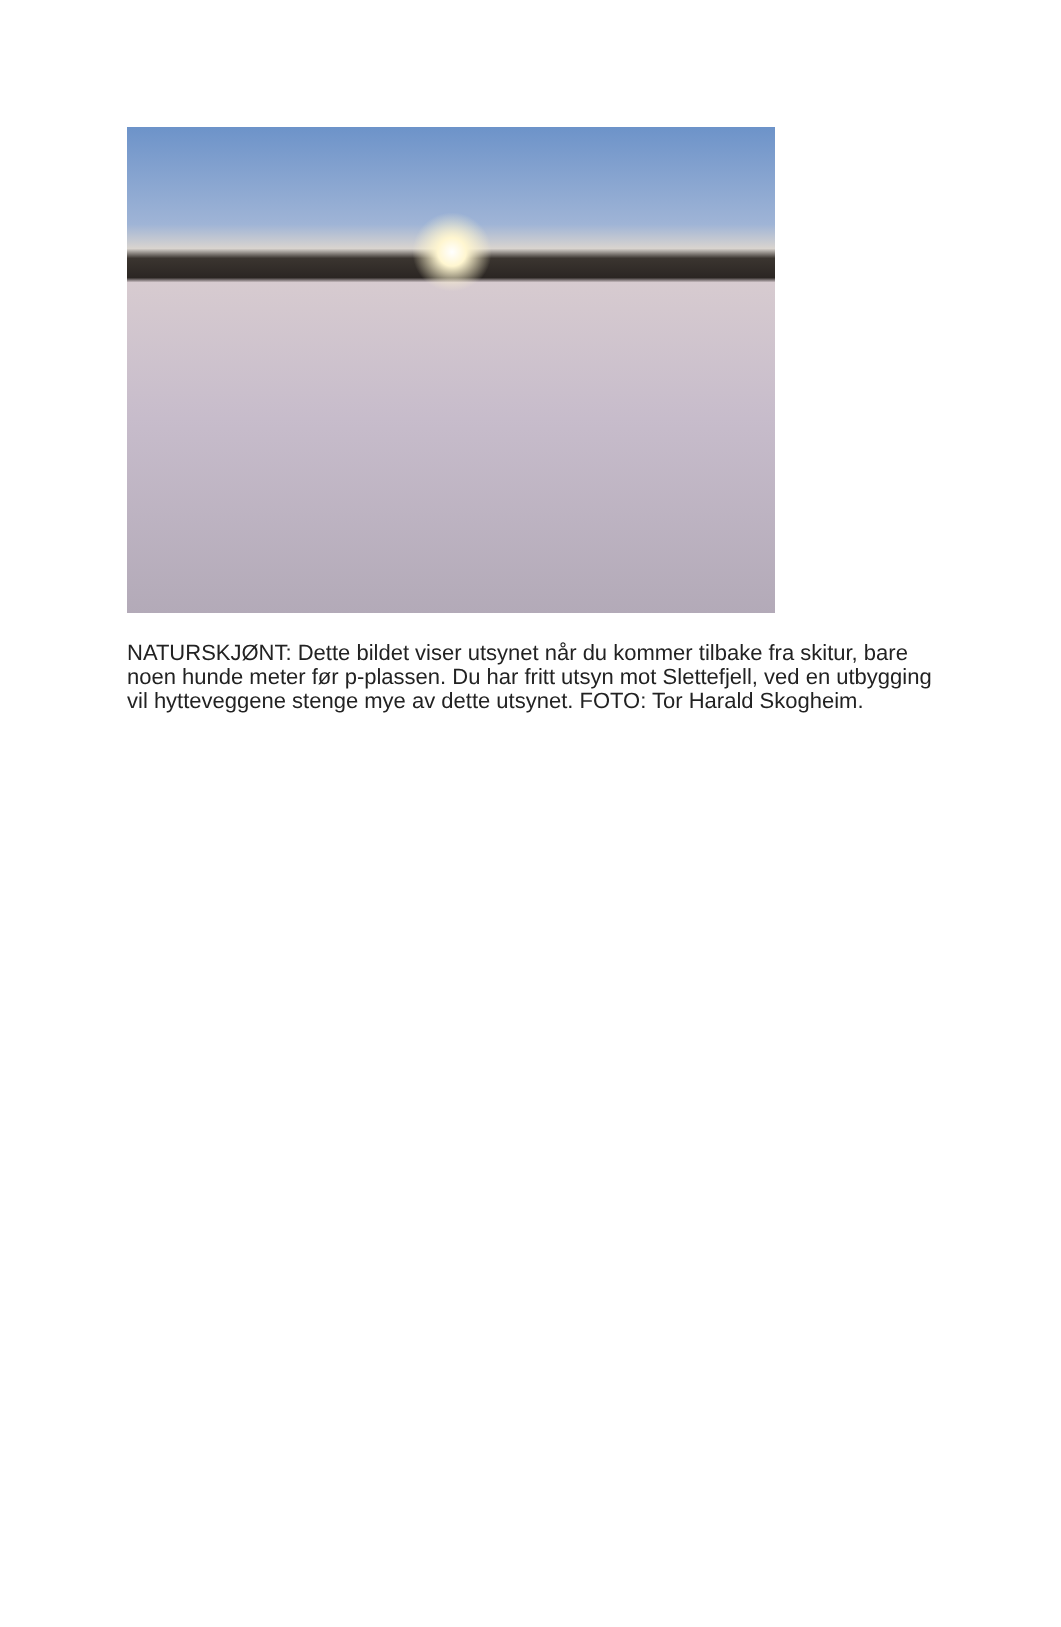NATURSKJØNT: Dette bildet viser utsynet når du kommer tilbake fra skitur, bare noen hunde meter før p-plassen. Du har fritt utsyn mot Slettefjell, ved en utbygging vil hytteveggene stenge mye av dette utsynet. FOTO: Tor Harald Skogheim.